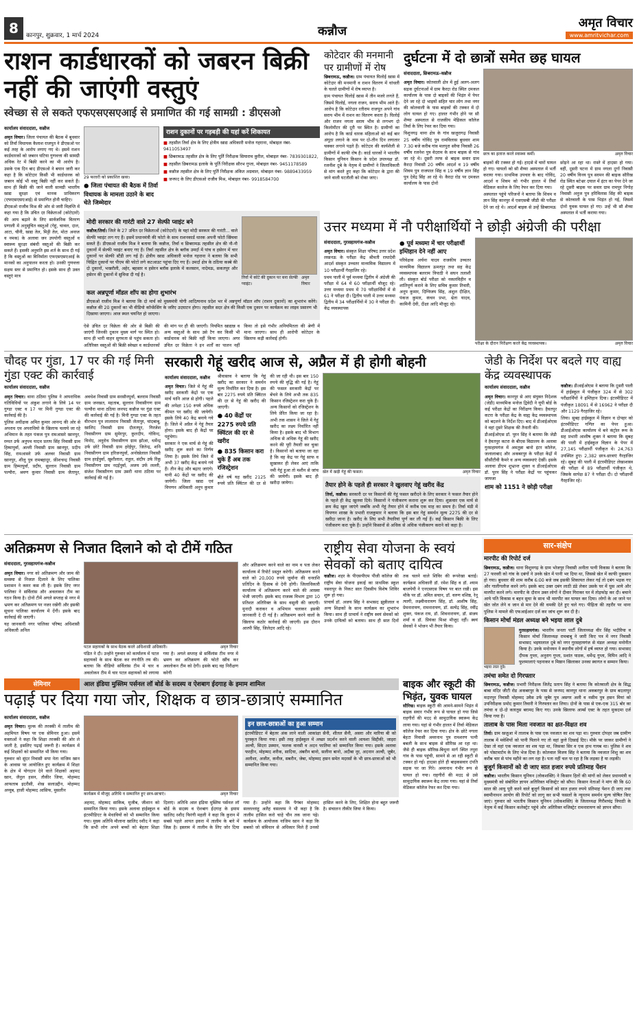8 कानपुर, शुक्रवार, 1 मार्च 2024
कन्नौज
अमृत विचार
www.amritvichar.com
राशन कार्डधारकों को जबरन बिक्री नहीं की जाएंगी वस्तुएं
स्वेच्छा से ले सकते एफएसएसएआई से प्रमाणित की गई सामग्री : डीएसओ
कार्यालय संवाददाता, कन्नौज
अमृत विचार। जिला पंचायत की बैठक में बुधवार को तिर्वा विधायक कैलाश राजपूत ने डीएसओ पर कई तरह के आरोप लगाए गए थे। इसमें राशन कार्डधारकों को जबरन घटिया गुणवत्ता की सामग्री अधिक रेट में बिक्री करने का भी आरोप है। उसके एक दिन बाद डीएसओ ने बयान जारी कर कहा है कि कोटेदार किसी भी कार्डधारक को जबरन कोई भी वस्तु बिक्री नहीं कर सकते हैं। साथ ही बिक्री की जाने वाली सामग्री भारतीय खाद्य सुरक्षा एवं मानक प्राधिकरण (एफएसएसएआई) से प्रमाणित होनी चाहिए।
डीएसओ राजीव मिश्र की ओर से जारी विज्ञप्ति में कहा गया है कि उचित दर विक्रेताओं (कोटेदारों) की आय बढ़ाने के लिए सार्वजनिक वितरण प्रणाली में अनुसूचित वस्तुओं (गेहूं, चावल, दाल, आटा, चीनी, खाद्य तेल, मिट्टी तेल, मोटा अनाज व नमक) के अलावा जन उपयोगी वस्तुओं व स्वास्थ्य सुरक्षा संबंधी वस्तुओं की बिक्री कर सकते हैं। इसकी अनुमति इस शर्त के साथ दी गई है कि वस्तुओं का विनिर्माता एफएसएसएआई के मानकों का अनुपालन करता हो। उनकी गुणवत्ता सक्षम स्तर से प्रमाणित हो। इसके साथ ही उक्त वस्तुएं मात्र
29 फरवरी को प्रकाशित खबर।
● जिला पंचायत की बैठक में तिर्वा विधायक के मामला उठाने के बाद चेते जिम्मेदार
राशन दुकानों पर गड़बड़ी की यहां करें शिकायत
■ तहसील तिर्वा क्षेत्र के लिए क्षेत्रीय खाद्य अधिकारी मनोज गहराना, मोबाइल नंबर- 9411053497
■ छिबरामऊ तहसील क्षेत्र के लिए पूर्ति निरीक्षक सियाराम कुरील, मोबाइल नंबर- 7839301822,
■ तहसील छिबरामऊ इलाके के पूर्ति निरीक्षक सौरभ गुप्ता, मोबाइल नंबर- 9451178589
■ कन्नौज तहसील क्षेत्र के लिए पूर्ति निरीक्षक अंकित अग्रवाल, मोबाइल नंबर- 9889433959
■ जनपद के लिए डीएसओ राजीव मिश्र, मोबाइल नंबर- 9918584700
मोदी सरकार की गारंटी वाले 27 सेल्फी प्वाइंट बने
कन्नौज/तिर्वा। जिले के 27 उचित दर विक्रेताओं (कोटेदारों) के यहां मोदी सरकार की गारंटी... वाले सेल्फी प्वाइंट लग गए हैं। इसमें प्रधानमंत्री की फोटो के साथ राशनकार्ड धारक अपनी फोटो खिंचवा सकते हैं। डीएसओ राजीव मिश्र ने बताया कि कन्नौज, तिर्वा व छिबरामऊ तहसील क्षेत्र की नौ-नौ दुकानों में सेल्फी प्वाइंट बनाए गए हैं। तिर्वा तहसील क्षेत्र के ब्लॉक उमर्दा में पांच व हसेरन में चार दुकानों पर सेल्फी स्टैंडी लग गई है। क्षेत्रीय खाद्य अधिकारी मनोज गहराना ने बताया कि सभी चिह्नित दुकानों पर पीएम की फोटो लगे कटआउट पहुंचा दिए गए हैं। उमर्दा क्षेत्र के ठठिया कस्बे की दो दुकानों, भखरौली, अहेर, बहसार व हसेरन ब्लॉक इलाके में कलसान, नादेमऊ, सकतपुर और हसेरन की दुकानों में सुविधा दी गई है।
तिर्वा में कोटे की दुकान पर बना सेल्फी प्वाइंट। अमृत विचार
कल अन्नपूर्णा मॉडल शॉप का होगा शुभारंभ
डीएसओ राजीव मिश्र ने बताया कि दो मार्च को मुख्यमंत्री योगी आदित्यनाथ प्रदेश भर में अन्नपूर्णा मॉडल शॉप (राशन दुकानों) का शुभारंभ करेंगे। कन्नौज की 20 दुकानों का भी वीडियो कॉन्फ्रेंसिंग के जरिए उदघाटन होगा। तहसील सदर क्षेत्र की किसी एक दुकान पर कार्यक्रम का लाइव प्रसारण भी दिखाया जाएगा। आज स्थल चयनित हो जाएगा।
ऐसे उचित दर विक्रेता की ओर से बिक्री की जाएंगी जिनकी दुकान मुख्य मार्ग पर स्थित हो। साथ ही भारी वाहन सुगमता से पहुंच सकता हो। अतिरिक्त वस्तुओं की बिक्री स्वेच्छा व कार्डधारकों की मांग पर ही की जाएगी। नियमित खाद्यान्न व अन्य वस्तुओं के साथ उसे टैग कर किसी भी कार्डधारक को बिक्री नहीं किया जाएगा। अगर उचित दर विक्रेता ने इन शर्तों का पालन नहीं किया तो इसे गंभीर अनियमितता की श्रेणी में माना जाएगा। साथ ही आरोपी कोटेदार के खिलाफ कड़ी कार्रवाई होगी।
कोटेदार की मनमानी पर ग्रामीणों में रोष
छिबरामऊ, कन्नौज। ग्राम पंचायत घिलोई खास में कोटेदार की मनमानी व राशन वितरण में धांधली के चलते ग्रामीणों में रोष व्याप्त है।
ग्राम पंचायत घिलोई खास में तीन मजरे लगते हैं, जिसमें घिलोई, नगला राजन, सराय भीम आते हैं। आरोप है कि कोटेदार रतीराम राजपूत अपने गांव सराय भीम में राशन का वितरण करता है। घिलोई और राजन नगला सराय भीम से लगभग दो किलोमीटर की दूरी पर स्थित है। ग्रामीणों का आरोप है कि कार्ड धारक महिलाओं को कई बार अंगूठा लगाने के नाम पर दो-तीन दिन लगातार चक्कर लगाने पड़ते हैं। कोटेदार की कार्यशैली से ग्रामीणों में काफी रोष है। कार्ड धारकों ने भारतीय किसान यूनियन किसान के प्रदेश उपाध्यक्ष डॉ. रजनीश दुबे के नेतृत्व में ग्रामीणों ने जिलाधिकारी से मांग करते हुए कहा कि कोटेदार के द्वारा की जाने वाली घटतौली को रोका जाए।
दुर्घटना में दो छात्रों समेत छह घायल
संवाददाता, छिबरामऊ-कन्नौज
अमृत विचार। कोतवाली क्षेत्र में हुई अलग-अलग सड़क दुर्घटनाओं में ग्राम कैरदा रोड स्थित दमकल कार्यालय के पास दो बाइकों की भिड़ंत में पेपर देने जा रहे दो भाइयों सहित चार लोग तथा नगर की कोतवाली के पास बाइकों की टक्कर में दो लोग घायल हो गए। हालत गंभीर होने पर सौ शैय्या अस्पताल से राजकीय मेडिकल कॉलेज तिर्वा के लिए रेफर कर दिया गया।
विशुनगढ़ थाना क्षेत्र के गांव खजुरागढ़ निवासी 25 वर्षीय गोविंद पुत्र रामविलास बुधवार शाम 7.30 बजे करीब गांव मलपुरा सरैया निवासी 26 वर्षीय रजनेश पुत्र वेदराम के साथ बाइक से गांव जा रहे थे। दूसरी तरफ से बाइक सवार ग्राम कैरदा निवासी 20 वर्षीय आदर्श व 19 वर्षीय शिवम पुत्र राजपाल सिंह व 19 वर्षीय ज्ञान सिंह पुत्र देवेंद्र सिंह आ रहे थे। कैरदा रोड पर दमकल कार्यालय के पास दोनों
छात्र का इलाज करते स्वास्थ्य कर्मी। अमृत विचार
बाइकों की टक्कर हो गई। हादसे में चारों घायल हो गए। घायलों को सौ शैय्या अस्पताल में भर्ती कराया गया। प्राथमिक उपचार के बाद गोविंद, आदर्श व शिवम को गंभीर हालत में तिर्वा मेडिकल कालेज के लिए रेफर कर दिया गया।
अस्पताल पहुंचे परिजनों ने बताया कि शिवम व ज्ञान सिंह कानपुर में एसएसबी जीडी की परीक्षा देने जा रहे थे। आदर्श बाइक से उन्हें छिबरामऊ छोड़ने आ रहा था। रास्ते में हादसा हो गया। वहीं, दूसरी घटना में ग्राम नगला दुर्गा निवासी 20 वर्षीय विनय पुत्र सरमन की बाइक सौरिख रोड स्थित बटेश्वर दयाल में इंटर का पेपर देने जा रहे दूसरी बाइक पर सवार ग्राम रामपुर निगोह निवासी अनुज पुत्र हरिविलास सिंह की बाइक से कोतवाली के पास भिड़ंत हो गई, जिसमें दोनों युवक घायल हो गए। उन्हें भी सौ शैय्या अस्पताल में भर्ती कराया गया।
उत्तर मध्यमा में नौ परीक्षार्थियों ने छोड़ी अंग्रेजी की परीक्षा
संवाददाता, गुरसहायगंज-कन्नौज
अमृत विचार। संस्कृत शिक्षा परिषद उत्तर प्रदेश लखनऊ के परीक्षा केंद्र श्रीमती राधादेवी आदर्श संस्कृत उच्चतर माध्यमिक विद्यालय में 10 परीक्षार्थी गैरहाजिर रहे।
प्रथम पाली में पूर्व मध्यमा द्वितीय में अंग्रेजी की परीक्षा में 64 में 60 परीक्षार्थी मौजूद रहे। उत्तर मध्यमा प्रथम में 70 परीक्षार्थियों में से 61 ने परीक्षा दी। द्वितीय पाली में उत्तर मध्यमा द्वितीय में 34 परीक्षार्थियों में 30 ने परीक्षा दी। केंद्र व्यवस्थापक
● पूर्व मध्यमा में चार परीक्षार्थी इम्तिहान देने नहीं आए
परिवेक्षक अर्चना यादव राजकीय उच्चतर माध्यमिक विद्यालय ऊमरपुर तथा सह केंद्र व्यवस्थापक बलराम त्रिपाठी ने सघन तलाशी ली। संस्कृत बोर्ड परीक्षा को नकलविहीन व शांतिपूर्ण कराने के लिए सचिव कुमार तिवारी, अनूप कुमार, दिग्विजय सिंह, अंशुल दीक्षित, पंकज कुमार, कंचन प्रभा, श्वेता यादव, कामिनी देवी, दीक्षा आदि मौजूद रहे।
परीक्षा के दौरान निरीक्षण करते केंद्र व्यवस्थापक। अमृत विचार
चौदह पर गुंडा, 17 पर की गई मिनी गुंडा एक्ट की कार्रवाई
कार्यालय संवाददाता, कन्नौज
अमृत विचार। थाना ठठिया पुलिस ने आपराधिक गतिविधियों पर अंकुश लगाने के लिये 14 पर गुण्डा एक्ट व 17 पर मिनी गुण्डा एक्ट की कार्रवाई की है।
पुलिस अधीक्षक अमित कुमार आनन्द की ओर से अपराध एव अपराधियो के खिलाफ चलाये जा रहे अभियान के तहत पंकज पुत्र रामआसरे खानपुर, रम्पत उर्फ अनुपम यादव प्रताप सिंह निवासी ग्राम हिम्मापुर्वा, अल्ली निवासी ग्राम खानपुर, प्रदीप सिंह, रामआसरे उर्फ अलवर निवासी ग्राम खानपुर, शीलू पुत्र रामबहादुर, फ्रीशचन्द्र निवासी ग्राम हिम्मापुर्वा, प्रदीप, सुल्तान निवासी ग्राम पल्यौरा, श्रवण कुमार निवासी ग्राम जैतापुर, अवधेश निवासी ग्राम सरसौनपुर्वा, बलराम निवासी ग्राम जनखत, महताब, सुल्तान निवासीगण ग्राम पल्यौरा थाना ठठिया जनपद कन्नौज पर गुंडा एक्ट की कार्रवाई की गई है। मिनी गुण्डा एक्ट के तहत वीरभान पुत्र लालाराम निवासी जैतापुर, चांदबाबू, खालिद निवासी ग्राम दौलतपुर, गिरजेश निवासीगण ग्राम सुमेरपुर, कुलदीप, गोविन्द, विनोद, अनुरोध निवासीगण ग्राम झौआ, धर्मेन्द्र उर्फ छोटे निवासी ग्राम हरेईपुर, जितेन्द्र, शनि निवासीगण ग्राम हरिजनपुर्वा, अनोखेलाल निवासी ग्राम हरईपुर्वा, खुशीलाल, राहुल, संदीप उर्फ रिंकू निवासीगण ग्राम नदईपुर्वा, अजय उर्फ लल्ली, संजेश निवासीगण ग्राम उसरी थाना ठठिया पर कार्रवाई की गई है।
सरकारी गेहूं खरीद आज से, अप्रैल में ही होगी बोहनी
कार्यालय संवाददाता, कन्नौज
अमृत विचार। जिले में गेहूं की खरीद सरकारी केंद्रों पर एक मार्च यानि आज से होगी। पहले की अपेक्षा 150 रुपये अधिक कीमत पर खरीद की जायेगी। इसके लिये 40 केंद्र बनाये गये हैं। जिले में अप्रैल में गेहूं तैयार होगा। इसके बाद ही केंद्रों पर पहुंचेगा।
सरकार ने एक मार्च से गेहूं की खरीद शुरू करने का निर्णय लिया है। इसके लिये जिले में अभी 37 खरीद केंद्र बनाये गये हैं। तीन केंद्र और बढ़ाए जाएंगे। यानी 40 केंद्रों पर खरीद की जायेगी। जिला खाद्य एवं विपणन अधिकारी अनूप कुमार श्रीवास्तव ने बताया कि गेहूं खरीद का सरकार ने समर्थन मूल्य निर्धारित कर दिया है। इस बार 2275 रुपये प्रति क्विंटल की दर से गेहूं की खरीद की जाएगी।
● 40 केंद्रों पर 2275 रुपये प्रति क्विंटल की दर से खरीद
● 835 किसान करा चुके हैं अब तक रजिस्ट्रेशन
बीते वर्ष यह खरीद 2125 रुपये प्रति क्विंटल की दर से की जा रही थी। इस बार 150 रुपये की वृद्धि की गई है। गेहूं की फसल सरकारी केंद्रों पर बेंचने के लिये अभी तक 835 किसान रजिस्ट्रेशन करा चुके हैं। अन्य किसानों को रजिस्ट्रेशन के लिये प्रेरित किया जा रहा है। अभी तक शासन ने जिले में गेहूं खरीद का लक्ष्य निर्धारित नहीं किया है। इसके बाद भी विभाग अधिक से अधिक गेहूं की खरीद करने की पूरी तैयारी कर चुका है। किसानों को बताया जा रहा है कि वह केंद्र पर गेहूं साफ व सुखाकर ही लेकर आएं ताकि नमी गेहूं हुआ तो मशीन से जांच की जायेगी। इसके बाद ही खरीदा जायेगा।
खेत में खड़ी गेहूं की फसल। अमृत विचार
तैयार होने के पहले ही सरकार ने खुलवाए गेहूं खरीद केंद्र
तिर्वा, कन्नौज। सरकारी दर पर किसानों की गेहूं फसल खरीदने के लिए सरकार ने फसल तैयार होने के पहले ही केंद्र खुलवा दिये। किसानों ने पंजीकरण कराना शुरू कर दिया। शुक्रवार एक मार्च से क्रय केंद्र खुल जाएंगे जबकि अभी गेहूं तैयार होने में करीब एक माह का समय है। तिर्वा मंडी में विपणन शाखा के प्रभारी राजकुमार ने बताया कि इस बार गेहूं समर्थन मूल्य 2275 की दर से खरीदा जाना है। खरीद के लिए सभी तैयारियां पूर्ण कर ली गई हैं। कई किसान बिक्री के लिए पंजीकरण करा चुके हैं। उन्होंने किसानों से अधिक से अधिक पंजीकरण कराने को कहा है।
जेडी के निर्देश पर बदले गए वाह्य केंद्र व्यवस्थापक
कार्यालय संवाददाता, कन्नौज
अमृत विचार। कानपुर से आए संयुक्त निदेशक (जेडी) माध्यमिक मनोज द्विवेदी ने यूपी बोर्ड के कई परीक्षा केंद्रों का निरीक्षण किया। हैवतपुर कटरा के परीक्षा केंद्र के वाह्य केंद्र व्यवस्थापक को बदलने के निर्देश दिए। बाद में डीआईओएस ने वहां दूसरे शिक्षक की तैनाती की।
डीआईओएस डॉ. पूरन सिंह ने बताया कि जेडी ने हैवतपुर कटरा के बीएस विद्यालय के अलावा गुरसहायगंज में अमतुन्ना बानो इंटर कॉलेज, जलालाबाद और अकबरपुर के परीक्षा केंद्रों में सीसीटीवी कैमरे व अन्य व्यवस्थाएं देखीं। इसके अलावा डीएम शुभ्रान्त शुक्ल व डीआईओएस डॉ. पूरन सिंह ने परीक्षा केंद्रों पर पहुंचकर जायजा
शाम को 1151 ने छोड़ी परीक्षा
कन्नौज। डीआईओएस ने बताया कि दूसरी पाली में हाईस्कूल में पंजीकृत 324 में से 302 परीक्षार्थियों ने इम्तिहान दिया। इंटरमीडिएट में पंजीकृत 18091 में से 16962 ने परीक्षा दी और 1129 गैरहाजिर रहे।
लिया। सुबह हाईस्कूल में विज्ञान व दोपहर को इंटरमीडिएट गणित का पेपर हुआ। डीआईओएस कार्यालय में बने कंट्रोल रूम के सह प्रभारी आशीष शुक्ल ने बताया कि सुबह की पाली में हाईस्कूल विज्ञान के पेपर में 27,145 परीक्षार्थी पंजीकृत थे। 24,763 उपस्थित हुए। 2,382 छात्र-छात्राएं गैरहाजिर रहे। सुबह की पाली में इंटरमीडिएट लेखाशास्त्र की परीक्षा में 89 परीक्षार्थी पंजीकृत थे, जिसके सापेक्ष 87 ने परीक्षा दी। दो परीक्षार्थी गैरहाजिर रहे।
अतिक्रमण से निजात दिलाने को दो टीमें गठित
संवाददाता, गुरसहायगंज-कन्नौज
अमृत विचार। नगर को अतिक्रमण और जाम की समस्या से निजात दिलाने के लिए पालिका प्रशासन ने कमर कस ली है। इसके लिए नगर पालिका ने सर्विलांस और अवलाकन टीम का गठन किया है। दोनों टीमें अगले सप्ताह से नगर में भ्रमण कर अतिक्रमण पर नजर रखेंगी और इसकी सूचना पालिका कार्यालय में देंगी। इसके बाद कार्रवाई की जाएगी।
यह जानकारी नगर पालिका परिषद अधिशासी अधिकारी अनिल
पटल सहायकों के साथ बैठक करते अधिशासी अधिकारी। अमृत विचार
पंडित ने दी। उन्होंने गुरुवार को कार्यालय में पटल सहायकों के साथ बैठक कर रणनीति तय की। बताया कि वीडियो सर्विलांस टीम में चार व अवलोकन टीम में चार पटल सहायकों को लगाया गया है। अगले सप्ताह से सर्विलांस टीम नगर में भ्रमण कर अतिक्रमण की फोटो खींच कर अवलोकन टीम को देगी। इसके बाद वह निरीक्षण करेगी
और अतिक्रमण करने वाले का नाम व पता लेकर कार्यालय में रिपोर्ट प्रस्तुत करेगी। अतिक्रमण करने वाले को 20,000 रुपये जुर्माना की धनराशि प्रतिदिन के हिसाब से देनी होगी। जिलाधिकारी कार्यालय में अतिक्रमण करने वाले की आख्या भेजी जाएगी। इसके बाद राजस्व विभाग द्वारा 10 प्रतिशत अतिरिक्त के साथ वसूली की जाएगी। मुनादी कराकर व अभियान चलाकर इसकी जानकारी दे दी गई है। अतिक्रमण करने वालों के खिलाफ कठोर कार्रवाई की जाएगी। इस दौरान आरपी सिंह, जिलेदार आदि रहे।
राष्ट्रीय सेवा योजना के स्वयं सेवकों को बताए दायित्व
कन्नौज। शहर के पीएसपीएम पीजी कॉलेज की राष्ट्रीय सेवा योजना इकाई का प्राथमिक स्कूल नसरापुर के निकट सात दिवसीय विशेष शिविर शुरू हो गया।
प्राचार्य डॉ. अजय सिंह ने सभासद झुन्नीलाल व अन्य शिक्षकों के साथ कार्यक्रम का शुभारंभ किया। साथ ही प्राचार्य ने राष्ट्रीय स्वयं सेवकों को उनके दायित्वों को बताया। साथ ही सात दिनों तक चलने वाले शिविर की रूपरेखा बताई। कार्यक्रम अधिकारी डॉ. रमेश सिंह व डॉ. श्याम बाजपेयी ने एनएसएस विषय पर बात रखी। इस मौके पर डॉ. अमित सचान, डॉ. वरुण वशिष्ठ, रेनू त्यागी, लक्ष्मीनारायण सिंह, डॉ. आशीष सिंह, प्रेमनारायण, रामनारायण, डॉ. सत्येंद्र सिंह, रवींद्र शुक्ल, पंकज राय, डॉ. शिवनारायण, डॉ. संजय शर्मा व डॉ. प्रियंका मिश्रा मौजूद रहीं। स्वयं सेवकों ने भोजन भी तैयार किया।
सेमिनार आल इंडिया मुस्लिम पर्सनल लॉ बोर्ड के सदस्य व ऐशबाग ईदगाह के इमाम शामिल
पढ़ाई पर दिया गया जोर, शिक्षक व छात्र-छात्राएं सम्मानित
कार्यालय संवाददाता, कन्नौज
अमृत विचार। मुल्क की तरक्की में तालीम की अहमियत विषय पर एक सेमिनार हुआ। इसमें वक्ताओं ने कहा कि शिक्षा तरक्की की ओर ले जाती है, इसलिए पढ़ाई जरूरी है। कार्यक्रम में कई शिक्षकों को सम्मानित भी किया गया।
गुरुवार को सुंदर निवासी सपा नेता नाजिम खान के आवास पर आयोजित हुए कार्यक्रम में शिक्षा के क्षेत्र में योगदान देने वाले शिक्षकों अहमद खान, जैनुल हसन, तौकीर जिया, मोहम्मद आफताब इदरीसी, शेख सलाउद्दीन, मोहम्मद अय्यूब, हाजी मोहम्मद आसिफ, मुसलीन
कार्यक्रम में मौजूद अतिथि व सम्मानित हुए छात्र-छात्राएं। अमृत विचार
इन छात्र-छात्राओं का हुआ सम्मान
इंटरमीडिएट में बेहतर अंक लाने वाली आकांक्षा सैनी, शीतल सैनी, असरा और मारिया बी को पुरस्कृत किया गया। इसी तरह हाईस्कूल में अच्छा प्रदर्शन करने वाली आयशा सिद्दीकी, जाइरा अल्वी, सिदरा उस्मान, फलक वारसी व अदन फातिमा को सम्मानित किया गया। इसके अलावा फरहीन, मोहम्मद शरीक, सादिया, अंबरीन बानो, सलीना बानो, अदीबा नूर, अदनान अल्वी, जुबैर, अलीशा, अजीत, कनीज, सबरीन, जेबा, मोहम्मद हसन समेत मदरसों के भी छात्र-छात्राओं को भी सम्मानित किया गया।
अहमद, मोहम्मद साकिब, मुजीब, जीशान को सम्मानित किया गया। इसके अलावा हाईस्कूल व इंटरमीडिएट के मेधावियों को भी सम्मानित किया गया। मुख्य अतिथि मौलाना खालिद रशीद ने कहा कि सभी लोग अपने बच्चों को बेहतर शिक्षा दिलाएं। अतिथि आल इंडिया मुस्लिम पर्सनल लॉ बोर्ड के सदस्य व ऐशबाग ईदगाह के इमाम खालिद रशीद फिरंगी महली ने कहा कि कुरान में सबसे पहले आयत इकरा में तालीम के बारे में जिक्र है। इस्लाम में तालीम के लिए जोर दिया गया है। उन्होंने कहा कि पैगंबर मोहम्मद सल्लल्लाहु अलैह वसल्लम ने भी कहा है कि तालीम हासिल करो चाहे चीन तक जाना पड़े। कार्यक्रम के आयोजक नाजिम खान ने कहा कि सबको जो संविधान से अधिकार मिले हैं उनको हासिल करने के लिए, शिक्षित होना बहुत जरूरी है। संचालन तौकीर जिया ने किया।
बाइक और स्कूटी की भिड़ंत, युवक घायल
सौरिख। बाइक स्कूटी की आमने-सामने भिड़ंत में बाइक सवार गंभीर रूप से घायल हो गया जिसे राहगीरों की मदद से सामुदायिक स्वास्थ्य केंद्र लाया गया। यहां से गंभीर हालत में तिर्वा मेडिकल कॉलेज रेफर कर दिया गया। क्षेत्र के छोटे नगला बेहटा निवासी अमरनाथ पुत्र रामशरण पत्नी बबली के साथ बाइक से सौरिख आ रहा था। जैसे ही बाइक सौरिख-बिधूना मार्ग स्थित तपुरा गांव के पास पहुंची, सामने से आ रही स्कूटी से टक्कर हो गई। हादसा होते ही बाइकसवार दंपति सड़क पर जा गिरे। अमरनाथ गंभीर रूप से घायल हो गया। राहगीरों की मदद से उसे सामुदायिक स्वास्थ्य केंद्र लाया गया। यहां से तिर्वा मेडिकल कॉलेज रेफर कर दिया गया।
सार-संक्षेप
मारपीट की रिपोर्ट दर्ज
छिबरामऊ, कन्नौज। थाना विशुनगढ़ के ग्राम भोजपुर निवासी अनीता पत्नी विकास ने बताया कि 27 फरवरी को गांव के दबंगों ने उनके खेत में पानी भर दिया था, जिससे खेत में काफी नुकसान हो गया। बुधवार की शाम करीब 6:00 बजे जब इसकी शिकायत लेकर गई तो दबंग भड़क गए और गालीगलौज करने लगे। इसके बाद उक्त दबंग लाठी डंडे लेकर उसके घर में घुस आये और मारपीट करने लगे। मारपीट के दौरान उक्त लोगों ने दीवार गिराकर घर में तोड़फोड़ कर दी। बचाने आये पति विकास व बहन सुधा के साथ भी मारपीट कर घायल कर दिया। लोगों के आ जाने पर खेत जोत लेने व जान से मार देने की धमकी देते हुए चले गए। पीड़िता की तहरीर पर थाना पुलिस ने मामले की एफआईआर दर्ज कर जांच शुरू कर दी है।
किसान मोर्चा मंडल अध्यक्ष बने भइया लाल दुबे
भइया लाल दुबे।
गुरसहायगंज। भारतीय जनता पार्टी जिलाध्यक्ष वीर सिंह भदौरिया व किसान मोर्चा जिलाध्यक्ष रामबाबू ने जारी किए पत्र में नगर निवासी सभासद भइयालाल दुबे को नगर गुरसहायगंज से मंडल अध्यक्ष मनोनीत किया है। उनके मनोनयन ने स्थानीय लोगों में हर्ष व्याप्त हो गया। सभासद दीपक गुप्ता, अनुराग गुप्ता, प्रशांत पाठक, धर्मेन्द्र गुप्ता, विपिन आदि ने फूलमालाएं पहनाकर व मिष्ठान खिलाकर उनका स्वागत व सम्मान किया।
तमंचा समेत दो गिरफ्तार
छिबरामऊ, कन्नौज। प्रभारी निरीक्षक जितेंद्र प्रताप सिंह ने बताया कि कोतवाली क्षेत्र के सिद्ध बाबा मंदिर जीटी रोड अकबरपुर के पास से जनपद कानपुर थाना अकबरपुर के ग्राम बदलापुर मदारपुर निवासी मोहम्मद उवैस उर्फ जुबैर पुत्र असगर अली व नसीम पुत्र हसन मियां को उपनिरीक्षक प्रमोद कुमार तिवारी ने गिरफ्तार कर लिया। दोनों के पास से एक-एक 315 बोर का तमंचा व दो-दो कारतूस बरामद किए गए। उनके खिलाफ आर्म्स एक्ट के तहत मुकदमा दर्ज किया गया है।
तालाब के पास मिला नवजात का क्षत-विक्षत शव
तिर्वा। ग्राम खजुआ में तालाब के पास एक नवजात का शव पड़ा था। गुरुवार दोपहर जब ग्रामीण तालाब में मवेशियों को पानी पिलाने गए तो वहां कुत्ते दिखाई दिए। मौके पर जाकर ग्रामीणों ने देखा तो वहां एक नवजात का शव पड़ा था, जिसका सिर व एक हाथ गायब था। पुलिस ने शव को पोस्टमार्टम के लिए भेज दिया है। कोतवाल विजय सिंह ने बताया कि नवजात शिशु का शव करीब चार से पांच महीने का लग रहा है। पता नहीं चल पा रहा है कि लड़का है या लड़की।
बुजुर्ग किसानों को दी जाए सात हजार रुपये प्रतिमाह पेंशन
कन्नौज। भारतीय किसान यूनियन (लोकशक्ति) ने किसान हितों की मांगों को लेकर प्रधानमंत्री व मुख्यमंत्री को संबोधित ज्ञापन अतिरिक्त मजिस्ट्रेट को सौंपा। किसान नेताओं ने मांग की कि 60 साल की आयु पूरी करने वाले बुजुर्ग किसानों को सात हजार रुपये प्रतिमाह पेंशन दी जाए तथा स्वामीनाथन आयोग की रिपोर्ट को लागू कर सभी फसलों के न्यूनतम समर्थन मूल्य घोषित किए जाएं। गुरुवार को भारतीय किसान यूनियन (लोकशक्ति) के जिलाध्यक्ष गिरीशचंद्र त्रिपाठी के नेतृत्व में कई किसान कलेक्ट्रेट पहुंचे और अतिरिक्त मजिस्ट्रेट रामनारायण को ज्ञापन सौंपा।